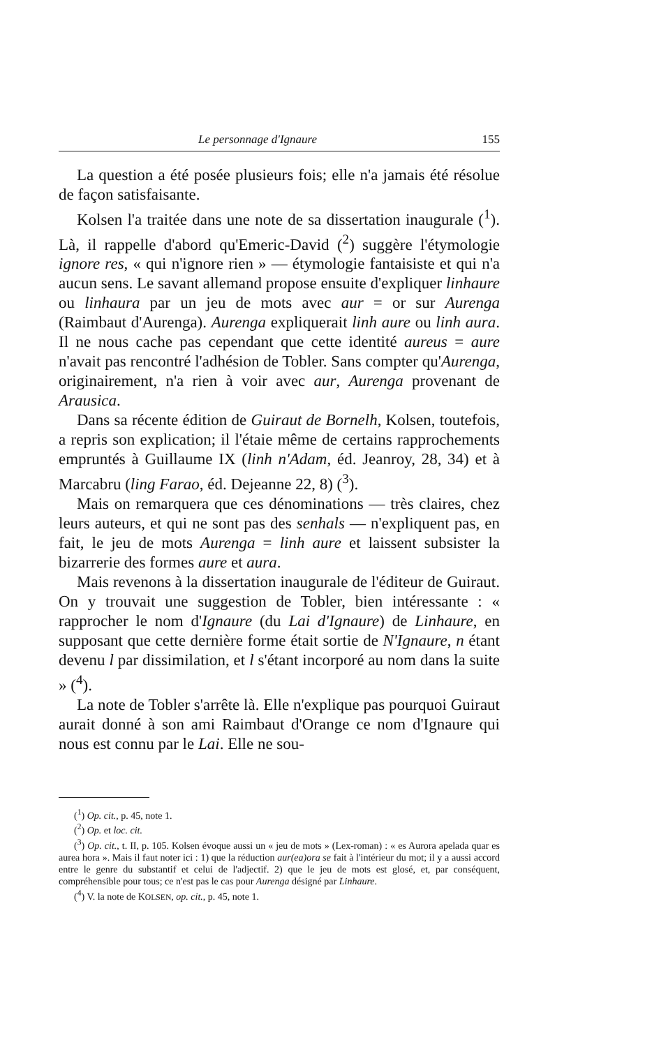Le personnage d'Ignaure 155
La question a été posée plusieurs fois; elle n'a jamais été résolue de façon satisfaisante.
Kolsen l'a traitée dans une note de sa dissertation inaugurale (<sup>1</sup>). Là, il rappelle d'abord qu'Emeric-David (<sup>2</sup>) suggère l'étymologie ignore res, « qui n'ignore rien » — étymologie fantaisiste et qui n'a aucun sens. Le savant allemand propose ensuite d'expliquer linhaure ou linhaura par un jeu de mots avec aur = or sur Aurenga (Raimbaut d'Aurenga). Aurenga expliquerait linh aure ou linh aura. Il ne nous cache pas cependant que cette identité aureus = aure n'avait pas rencontré l'adhésion de Tobler. Sans compter qu'Aurenga, originairement, n'a rien à voir avec aur, Aurenga provenant de Arausica.
Dans sa récente édition de Guiraut de Bornelh, Kolsen, toutefois, a repris son explication; il l'étaie même de certains rapprochements empruntés à Guillaume IX (linh n'Adam, éd. Jeanroy, 28, 34) et à Marcabru (ling Farao, éd. Dejeanne 22, 8) (<sup>3</sup>).
Mais on remarquera que ces dénominations — très claires, chez leurs auteurs, et qui ne sont pas des senhals — n'expliquent pas, en fait, le jeu de mots Aurenga = linh aure et laissent subsister la bizarrerie des formes aure et aura.
Mais revenons à la dissertation inaugurale de l'éditeur de Guiraut. On y trouvait une suggestion de Tobler, bien intéressante : « rapprocher le nom d'Ignaure (du Lai d'Ignaure) de Linhaure, en supposant que cette dernière forme était sortie de N'Ignaure, n étant devenu l par dissimilation, et l s'étant incorporé au nom dans la suite » (<sup>4</sup>).
La note de Tobler s'arrête là. Elle n'explique pas pourquoi Guiraut aurait donné à son ami Raimbaut d'Orange ce nom d'Ignaure qui nous est connu par le Lai. Elle ne sou-
(<sup>1</sup>) Op. cit., p. 45, note 1.
(<sup>2</sup>) Op. et loc. cit.
(<sup>3</sup>) Op. cit., t. II, p. 105. Kolsen évoque aussi un « jeu de mots » (Lex-roman) : « es Aurora apelada quar es aurea hora ». Mais il faut noter ici : 1) que la réduction aur(ea)ora se fait à l'intérieur du mot; il y a aussi accord entre le genre du substantif et celui de l'adjectif. 2) que le jeu de mots est glosé, et, par conséquent, compréhensible pour tous; ce n'est pas le cas pour Aurenga désigné par Linhaure.
(<sup>4</sup>) V. la note de KOLSEN, op. cit., p. 45, note 1.